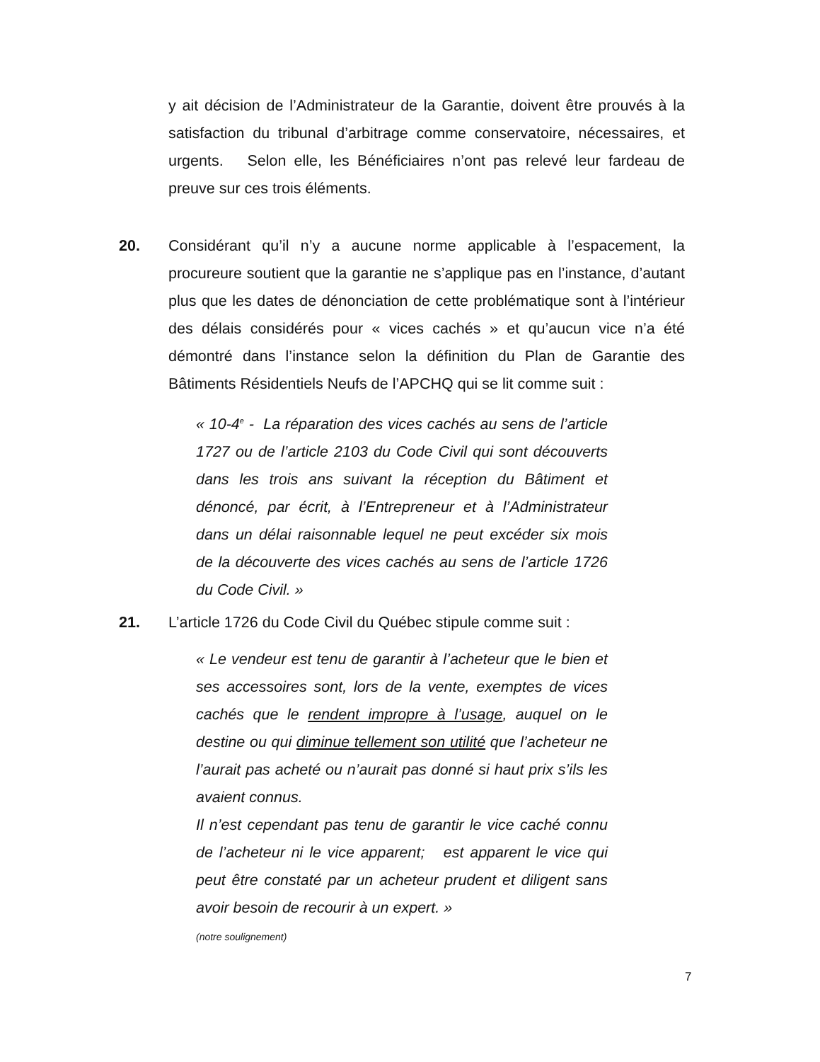y ait décision de l’Administrateur de la Garantie, doivent être prouvés à la satisfaction du tribunal d’arbitrage comme conservatoire, nécessaires, et urgents. Selon elle, les Bénéficiaires n’ont pas relevé leur fardeau de preuve sur ces trois éléments.
20. Considérant qu’il n’y a aucune norme applicable à l’espacement, la procureure soutient que la garantie ne s’applique pas en l’instance, d’autant plus que les dates de dénonciation de cette problématique sont à l’intérieur des délais considérés pour « vices cachés » et qu’aucun vice n’a été démontré dans l’instance selon la définition du Plan de Garantie des Bâtiments Résidentiels Neufs de l’APCHQ qui se lit comme suit :
« 10-4<sup>e</sup> - La réparation des vices cachés au sens de l’article 1727 ou de l’article 2103 du Code Civil qui sont découverts dans les trois ans suivant la réception du Bâtiment et dénoncé, par écrit, à l’Entrepreneur et à l’Administrateur dans un délai raisonnable lequel ne peut excéder six mois de la découverte des vices cachés au sens de l’article 1726 du Code Civil. »
21. L’article 1726 du Code Civil du Québec stipule comme suit :
« Le vendeur est tenu de garantir à l’acheteur que le bien et ses accessoires sont, lors de la vente, exemptes de vices cachés que le rendent impropre à l’usage, auquel on le destine ou qui diminue tellement son utilité que l’acheteur ne l’aurait pas acheté ou n’aurait pas donné si haut prix s’ils les avaient connus.
Il n’est cependant pas tenu de garantir le vice caché connu de l’acheteur ni le vice apparent; est apparent le vice qui peut être constaté par un acheteur prudent et diligent sans avoir besoin de recourir à un expert. »
(notre soulignement)
7